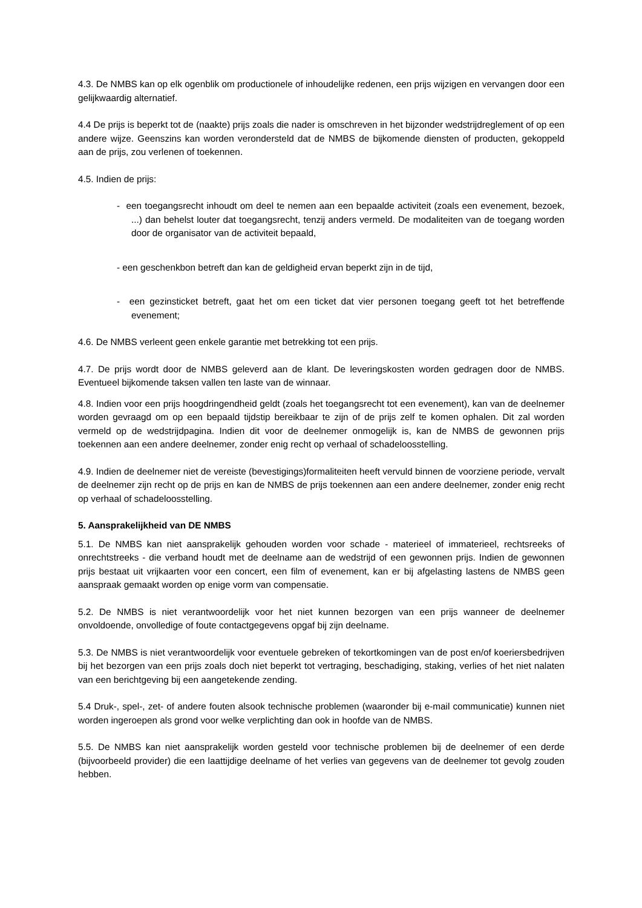4.3. De NMBS kan op elk ogenblik om productionele of inhoudelijke redenen, een prijs wijzigen en vervangen door een gelijkwaardig alternatief.
4.4 De prijs is beperkt tot de (naakte) prijs zoals die nader is omschreven in het bijzonder wedstrijdreglement of op een andere wijze. Geenszins kan worden verondersteld dat de NMBS de bijkomende diensten of producten, gekoppeld aan de prijs, zou verlenen of toekennen.
4.5. Indien de prijs:
- een toegangsrecht inhoudt om deel te nemen aan een bepaalde activiteit (zoals een evenement, bezoek, ...) dan behelst louter dat toegangsrecht, tenzij anders vermeld. De modaliteiten van de toegang worden door de organisator van de activiteit bepaald,
- een geschenkbon betreft dan kan de geldigheid ervan beperkt zijn in de tijd,
- een gezinsticket betreft, gaat het om een ticket dat vier personen toegang geeft tot het betreffende evenement;
4.6. De NMBS verleent geen enkele garantie met betrekking tot een prijs.
4.7. De prijs wordt door de NMBS geleverd aan de klant. De leveringskosten worden gedragen door de NMBS. Eventueel bijkomende taksen vallen ten laste van de winnaar.
4.8. Indien voor een prijs hoogdringendheid geldt (zoals het toegangsrecht tot een evenement), kan van de deelnemer worden gevraagd om op een bepaald tijdstip bereikbaar te zijn of de prijs zelf te komen ophalen. Dit zal worden vermeld op de wedstrijdpagina. Indien dit voor de deelnemer onmogelijk is, kan de NMBS de gewonnen prijs toekennen aan een andere deelnemer, zonder enig recht op verhaal of schadeloosstelling.
4.9. Indien de deelnemer niet de vereiste (bevestigings)formaliteiten heeft vervuld binnen de voorziene periode, vervalt de deelnemer zijn recht op de prijs en kan de NMBS de prijs toekennen aan een andere deelnemer, zonder enig recht op verhaal of schadeloosstelling.
5. Aansprakelijkheid van DE NMBS
5.1. De NMBS kan niet aansprakelijk gehouden worden voor schade - materieel of immaterieel, rechtsreeks of onrechtstreeks - die verband houdt met de deelname aan de wedstrijd of een gewonnen prijs. Indien de gewonnen prijs bestaat uit vrijkaarten voor een concert, een film of evenement, kan er bij afgelasting lastens de NMBS geen aanspraak gemaakt worden op enige vorm van compensatie.
5.2. De NMBS is niet verantwoordelijk voor het niet kunnen bezorgen van een prijs wanneer de deelnemer onvoldoende, onvolledige of foute contactgegevens opgaf bij zijn deelname.
5.3. De NMBS is niet verantwoordelijk voor eventuele gebreken of tekortkomingen van de post en/of koeriersbedrijven bij het bezorgen van een prijs zoals doch niet beperkt tot vertraging, beschadiging, staking, verlies of het niet nalaten van een berichtgeving bij een aangetekende zending.
5.4 Druk-, spel-, zet- of andere fouten alsook technische problemen (waaronder bij e-mail communicatie) kunnen niet worden ingeroepen als grond voor welke verplichting dan ook in hoofde van de NMBS.
5.5. De NMBS kan niet aansprakelijk worden gesteld voor technische problemen bij de deelnemer of een derde (bijvoorbeeld provider) die een laattijdige deelname of het verlies van gegevens van de deelnemer tot gevolg zouden hebben.